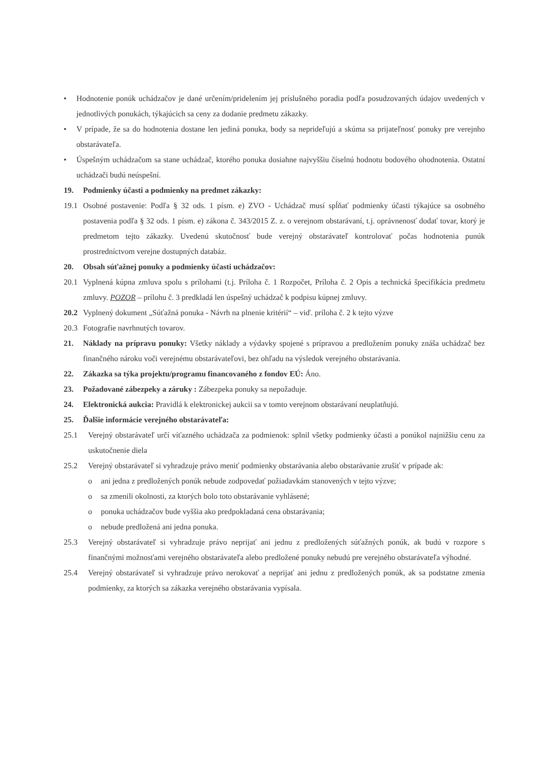• Hodnotenie ponúk uchádzačov je dané určením/pridelením jej príslušného poradia podľa posudzovaných údajov uvedených v jednotlivých ponukách, týkajúcich sa ceny za dodanie predmetu zákazky.
• V prípade, že sa do hodnotenia dostane len jediná ponuka, body sa neprideľujú a skúma sa prijateľnosť ponuky pre verejnho obstarávateľa.
• Úspešným uchádzačom sa stane uchádzač, ktorého ponuka dosiahne najvyššiu číselnú hodnotu bodového ohodnotenia. Ostatní uchádzači budú neúspešní.
19. Podmienky účasti a podmienky na predmet zákazky:
19.1 Osobné postavenie: Podľa § 32 ods. 1 písm. e) ZVO - Uchádzač musí spĺňať podmienky účasti týkajúce sa osobného postavenia podľa § 32 ods. 1 písm. e) zákona č. 343/2015 Z. z. o verejnom obstarávaní, t.j. oprávnenosť dodať tovar, ktorý je predmetom tejto zákazky. Uvedenú skutočnosť bude verejný obstarávateľ kontrolovať počas hodnotenia punúk prostredníctvom verejne dostupných databáz.
20. Obsah súťažnej ponuky a podmienky účasti uchádzačov:
20.1 Vyplnená kúpna zmluva spolu s prílohami (t.j. Príloha č. 1 Rozpočet, Príloha č. 2 Opis a technická špecifikácia predmetu zmluvy. POZOR – prílohu č. 3 predkladá len úspešný uchádzač k podpisu kúpnej zmluvy.
20.2 Vyplnený dokument „Súťažná ponuka - Návrh na plnenie kritérií“ – viď. príloha č. 2 k tejto výzve
20.3 Fotografie navrhnutých tovarov.
21. Náklady na prípravu ponuky: Všetky náklady a výdavky spojené s prípravou a predložením ponuky znáša uchádzač bez finančného nároku voči verejnému obstarávateľovi, bez ohľadu na výsledok verejného obstarávania.
22. Zákazka sa týka projektu/programu financovaného z fondov EÚ: Áno.
23. Požadované zábezpeky a záruky : Zábezpeka ponuky sa nepožaduje.
24. Elektronická aukcia: Pravidlá k elektronickej aukcii sa v tomto verejnom obstarávaní neuplatňujú.
25. Ďalšie informácie verejného obstarávateľa:
25.1 Verejný obstarávateľ určí víťazného uchádzača za podmienok: splnil všetky podmienky účasti a ponúkol najnižšiu cenu za uskutočnenie diela
25.2 Verejný obstarávateľ si vyhradzuje právo meniť podmienky obstarávania alebo obstarávanie zrušiť v prípade ak:
o ani jedna z predložených ponúk nebude zodpovedať požiadavkám stanovených v tejto výzve;
o sa zmenili okolnosti, za ktorých bolo toto obstarávanie vyhlásené;
o ponuka uchádzačov bude vyššia ako predpokladaná cena obstarávania;
o nebude predložená ani jedna ponuka.
25.3 Verejný obstarávateľ si vyhradzuje právo neprijať ani jednu z predložených súťažných ponúk, ak budú v rozpore s finančnými možnosťami verejného obstarávateľa alebo predložené ponuky nebudú pre verejného obstarávateľa výhodné.
25.4 Verejný obstarávateľ si vyhradzuje právo nerokovať a neprijať ani jednu z predložených ponúk, ak sa podstatne zmenia podmienky, za ktorých sa zákazka verejného obstarávania vypísala.